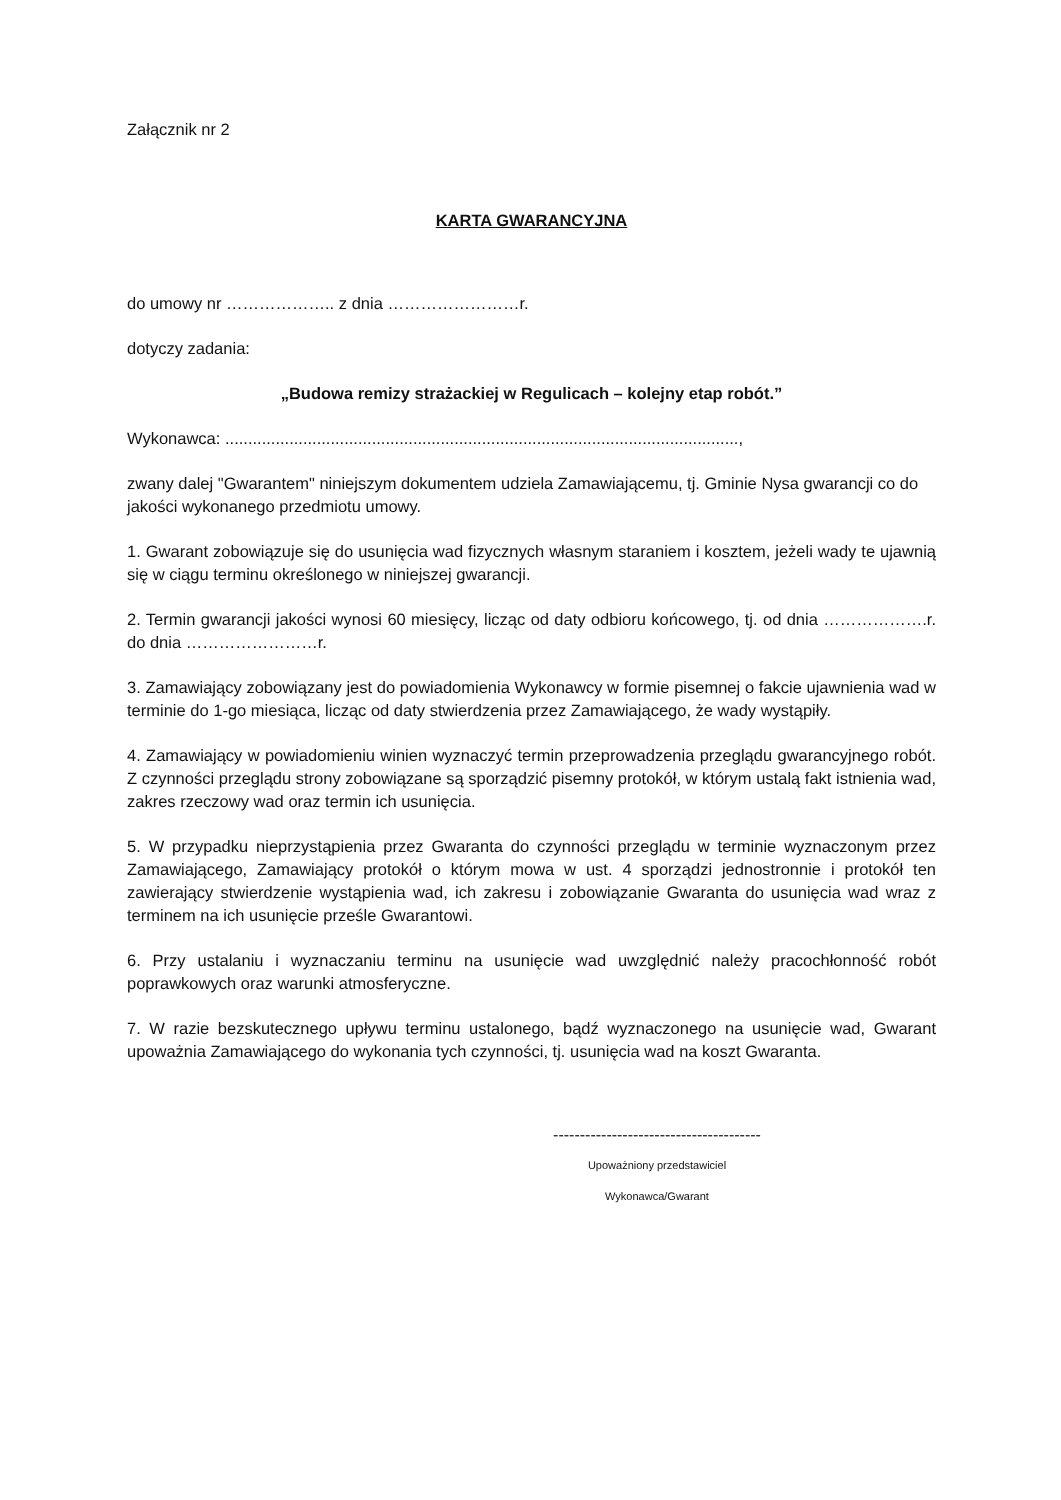Załącznik nr 2
KARTA GWARANCYJNA
do umowy nr ……………….. z dnia ……………………r.
dotyczy zadania:
„Budowa remizy strażackiej w Regulicach – kolejny etap robót.”
Wykonawca: ................................................................................................................,
zwany dalej "Gwarantem" niniejszym dokumentem udziela Zamawiającemu, tj. Gminie Nysa gwarancji co do jakości wykonanego przedmiotu umowy.
1. Gwarant zobowiązuje się do usunięcia wad fizycznych własnym staraniem i kosztem, jeżeli wady te ujawnią się w ciągu terminu określonego w niniejszej gwarancji.
2. Termin gwarancji jakości wynosi 60 miesięcy, licząc od daty odbioru końcowego, tj. od dnia ……………….r. do dnia ……………………r.
3. Zamawiający zobowiązany jest do powiadomienia Wykonawcy w formie pisemnej o fakcie ujawnienia wad w terminie do 1-go miesiąca, licząc od daty stwierdzenia przez Zamawiającego, że wady wystąpiły.
4. Zamawiający w powiadomieniu winien wyznaczyć termin przeprowadzenia przeglądu gwarancyjnego robót. Z czynności przeglądu strony zobowiązane są sporządzić pisemny protokół, w którym ustalą fakt istnienia wad, zakres rzeczowy wad oraz termin ich usunięcia.
5. W przypadku nieprzystąpienia przez Gwaranta do czynności przeglądu w terminie wyznaczonym przez Zamawiającego, Zamawiający protokół o którym mowa w ust. 4 sporządzi jednostronnie i protokół ten zawierający stwierdzenie wystąpienia wad, ich zakresu i zobowiązanie Gwaranta do usunięcia wad wraz z terminem na ich usunięcie prześle Gwarantowi.
6. Przy ustalaniu i wyznaczaniu terminu na usunięcie wad uwzględnić należy pracochłonność robót poprawkowych oraz warunki atmosferyczne.
7. W razie bezskutecznego upływu terminu ustalonego, bądź wyznaczonego na usunięcie wad, Gwarant upoważnia Zamawiającego do wykonania tych czynności, tj. usunięcia wad na koszt Gwaranta.
---------------------------------------
Upoważniony przedstawiciel
Wykonawca/Gwarant